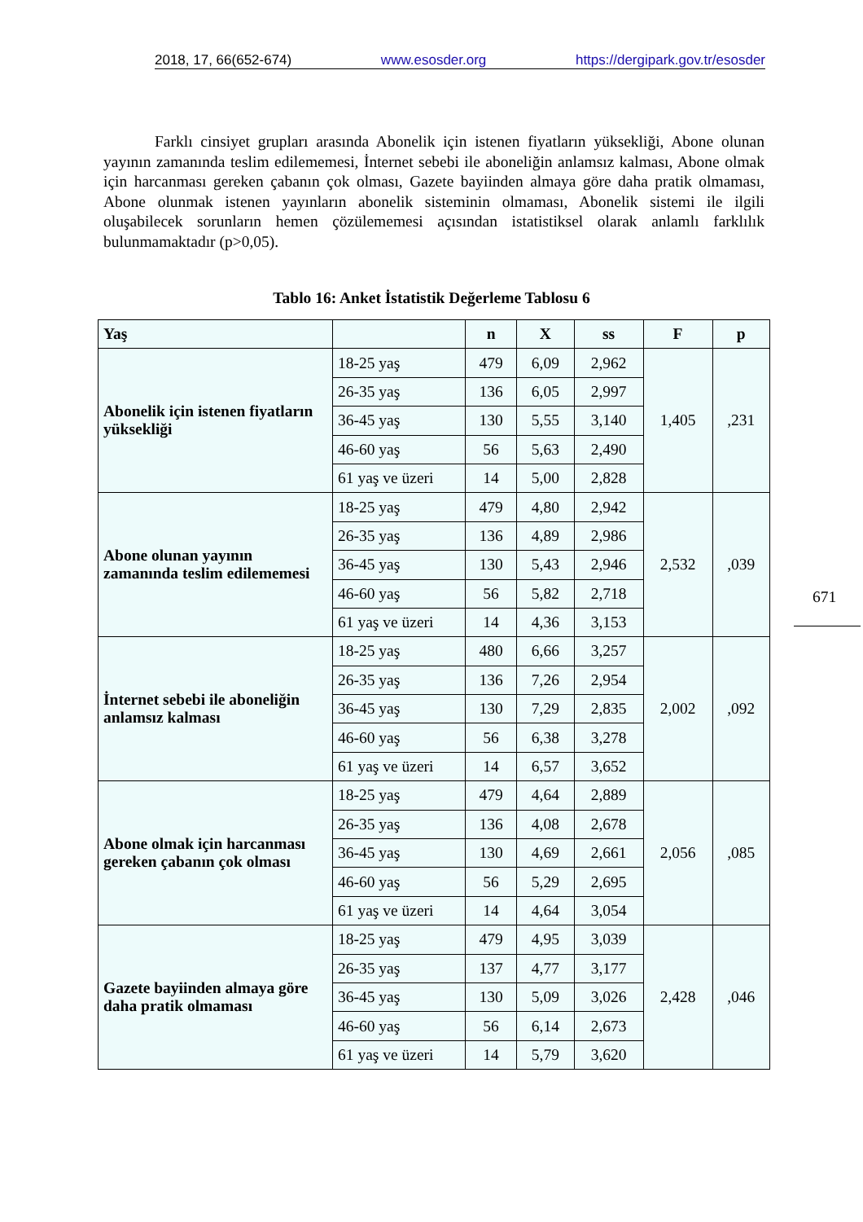2018, 17, 66(652-674) www.esosder.org https://dergipark.gov.tr/esosder
Farklı cinsiyet grupları arasında Abonelik için istenen fiyatların yüksekliği, Abone olunan yayının zamanında teslim edilememesi, İnternet sebebi ile aboneliğin anlamsız kalması, Abone olmak için harcanması gereken çabanın çok olması, Gazete bayiinden almaya göre daha pratik olmaması, Abone olunmak istenen yayınların abonelik sisteminin olmaması, Abonelik sistemi ile ilgili oluşabilecek sorunların hemen çözülememesi açısından istatistiksel olarak anlamlı farklılık bulunmamaktadır (p>0,05).
Tablo 16: Anket İstatistik Değerleme Tablosu 6
| Yaş | | n | X | ss | F | p |
| --- | --- | --- | --- | --- | --- | --- |
| Abonelik için istenen fiyatların yüksekliği | 18-25 yaş | 479 | 6,09 | 2,962 | 1,405 | ,231 |
| | 26-35 yaş | 136 | 6,05 | 2,997 | | |
| | 36-45 yaş | 130 | 5,55 | 3,140 | | |
| | 46-60 yaş | 56 | 5,63 | 2,490 | | |
| | 61 yaş ve üzeri | 14 | 5,00 | 2,828 | | |
| Abone olunan yayının zamanında teslim edilememesi | 18-25 yaş | 479 | 4,80 | 2,942 | 2,532 | ,039 |
| | 26-35 yaş | 136 | 4,89 | 2,986 | | |
| | 36-45 yaş | 130 | 5,43 | 2,946 | | |
| | 46-60 yaş | 56 | 5,82 | 2,718 | | |
| | 61 yaş ve üzeri | 14 | 4,36 | 3,153 | | |
| İnternet sebebi ile aboneliğin anlamsız kalması | 18-25 yaş | 480 | 6,66 | 3,257 | 2,002 | ,092 |
| | 26-35 yaş | 136 | 7,26 | 2,954 | | |
| | 36-45 yaş | 130 | 7,29 | 2,835 | | |
| | 46-60 yaş | 56 | 6,38 | 3,278 | | |
| | 61 yaş ve üzeri | 14 | 6,57 | 3,652 | | |
| Abone olmak için harcanması gereken çabanın çok olması | 18-25 yaş | 479 | 4,64 | 2,889 | 2,056 | ,085 |
| | 26-35 yaş | 136 | 4,08 | 2,678 | | |
| | 36-45 yaş | 130 | 4,69 | 2,661 | | |
| | 46-60 yaş | 56 | 5,29 | 2,695 | | |
| | 61 yaş ve üzeri | 14 | 4,64 | 3,054 | | |
| Gazete bayiinden almaya göre daha pratik olmaması | 18-25 yaş | 479 | 4,95 | 3,039 | 2,428 | ,046 |
| | 26-35 yaş | 137 | 4,77 | 3,177 | | |
| | 36-45 yaş | 130 | 5,09 | 3,026 | | |
| | 46-60 yaş | 56 | 6,14 | 2,673 | | |
| | 61 yaş ve üzeri | 14 | 5,79 | 3,620 | | |
671